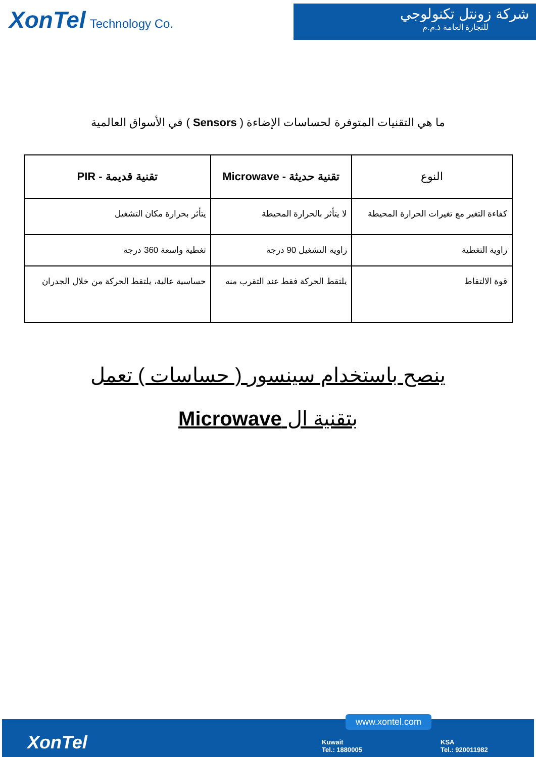XonTel Technology Co.
شركة زونتل تكنولوجي
للتجارة العامة ذ.م.م
ما هي التقنيات المتوفرة لحساسات الإضاءة ( Sensors ) في الأسواق العالمية
| النوع | تقنية حديثة - Microwave | تقنية قديمة - PIR |
| --- | --- | --- |
| كفاءة التغير مع تغيرات الحرارة المحيطة | لا يتأثر بالحرارة المحيطة | يتأثر بحرارة مكان التشغيل |
| زاوية التغطية | زاوية التشغيل 90 درجة | تغطية واسعة 360 درجة |
| قوة الالتقاط | يلتقط الحركة فقط عند التقرب منه | حساسية عالية، يلتقط الحركة من خلال الجدران |
ينصح باستخدام سينسور ( حساسات ) تعمل
بتقنية ال Microwave
XonTel
www.xontel.com
Kuwait
Tel.: 1880005
KSA
Tel.: 920011982